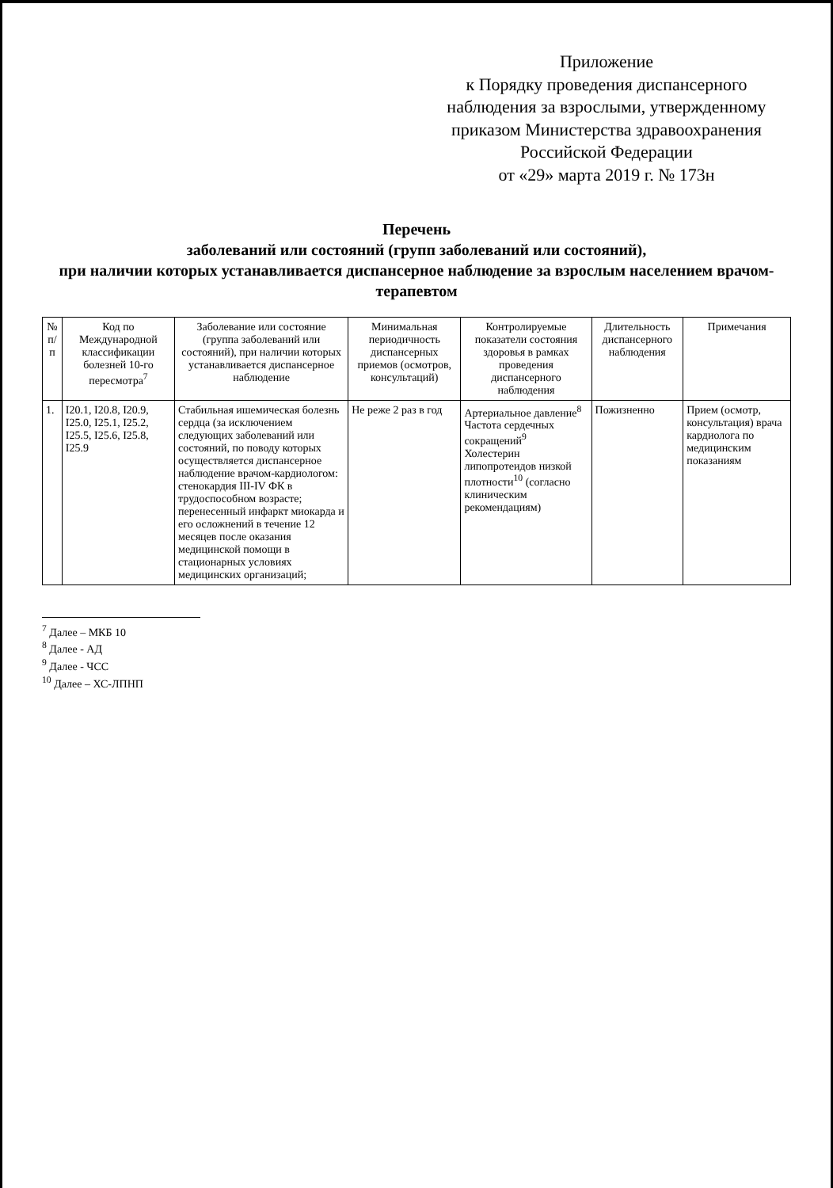Приложение
к Порядку проведения диспансерного наблюдения за взрослыми, утвержденному приказом Министерства здравоохранения Российской Федерации
от «29» марта 2019 г. № 173н
Перечень
заболеваний или состояний (групп заболеваний или состояний),
при наличии которых устанавливается диспансерное наблюдение за взрослым населением врачом-терапевтом
| № п/п | Код по Международной классификации болезней 10-го пересмотра<sup>7</sup> | Заболевание или состояние (группа заболеваний или состояний), при наличии которых устанавливается диспансерное наблюдение | Минимальная периодичность диспансерных приемов (осмотров, консультаций) | Контролируемые показатели состояния здоровья в рамках проведения диспансерного наблюдения | Длительность диспансерного наблюдения | Примечания |
| --- | --- | --- | --- | --- | --- | --- |
| 1. | I20.1, I20.8, I20.9, I25.0, I25.1, I25.2, I25.5, I25.6, I25.8, I25.9 | Стабильная ишемическая болезнь сердца (за исключением следующих заболеваний или состояний, по поводу которых осуществляется диспансерное наблюдение врачом-кардиологом: стенокардия III-IV ФК в трудоспособном возрасте; перенесенный инфаркт миокарда и его осложнений в течение 12 месяцев после оказания медицинской помощи в стационарных условиях медицинских организаций; | Не реже 2 раз в год | Артериальное давление<sup>8</sup> Частота сердечных сокращений<sup>9</sup> Холестерин липопротеидов низкой плотности<sup>10</sup> (согласно клиническим рекомендациям) | Пожизненно | Прием (осмотр, консультация) врача кардиолога по медицинским показаниям |
<sup>7</sup> Далее – МКБ 10
<sup>8</sup> Далее - АД
<sup>9</sup> Далее - ЧСС
<sup>10</sup> Далее – ХС-ЛПНП